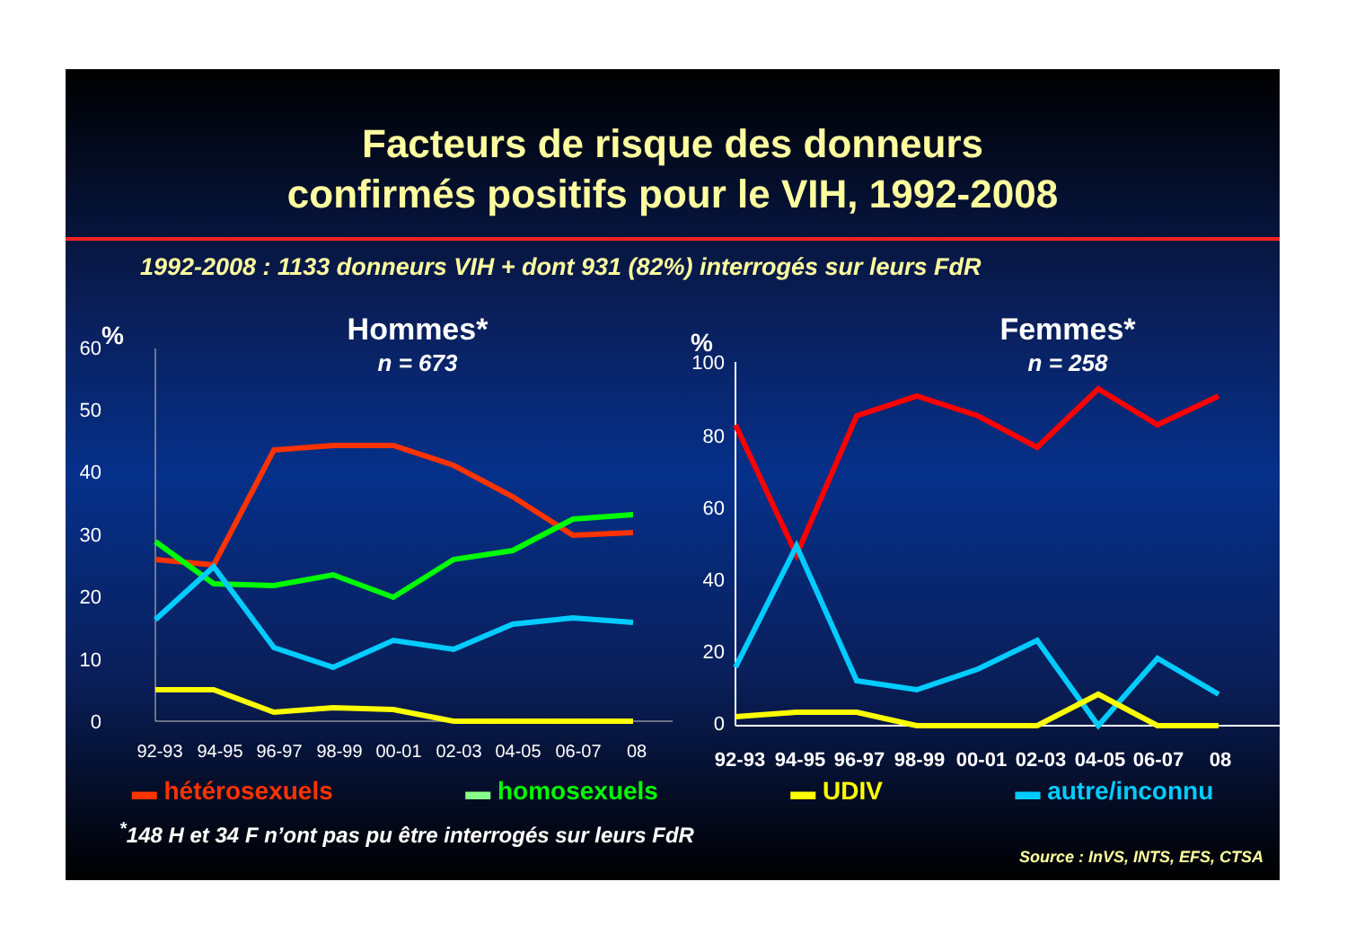Facteurs de risque des donneurs
confirmés positifs pour le VIH, 1992-2008
1992-2008 : 1133 donneurs VIH + dont 931 (82%) interrogés sur leurs FdR
%
Hommes*
n = 673
60
50
40
30
20
10
0
92-93
94-95
96-97
98-99
00-01
02-03
04-05
06-07
08
%
Femmes*
n = 258
100
80
60
40
20
0
92-93
94-95
96-97
98-99
00-01
02-03
04-05
06-07
08
▬ hétérosexuels ▬ homosexuels ▬ UDIV ▬ autre/inconnu
<sup>*</sup> 148 H et 34 F n’ont pas pu être interrogés sur leurs FdR
Source : InVS, INTS, EFS, CTSA